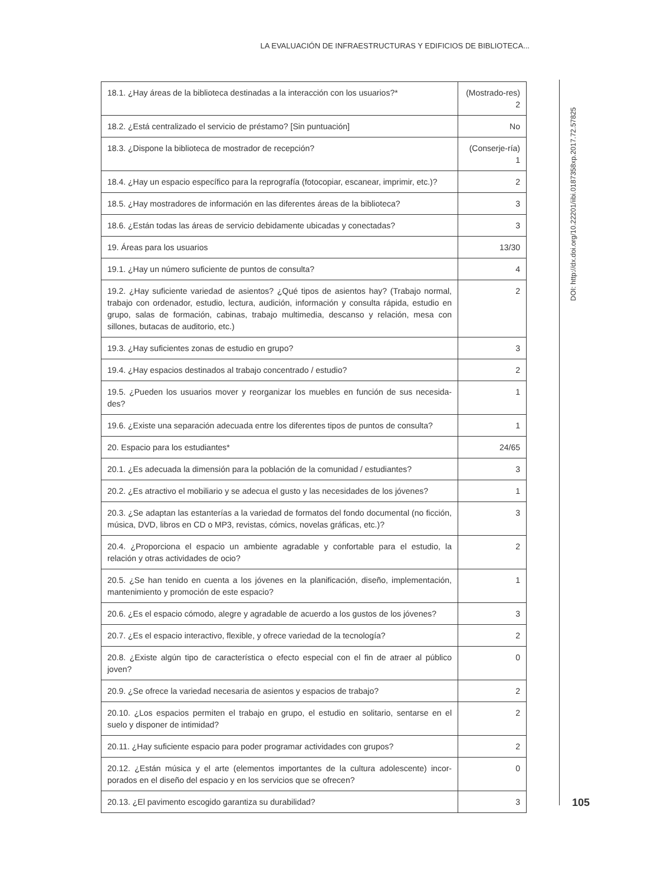LA EVALUACIÓN DE INFRAESTRUCTURAS Y EDIFICIOS DE BIBLIOTECA...
| 18.1. ¿Hay áreas de la biblioteca destinadas a la interacción con los usuarios?* | (Mostrado-res) 2 |
| 18.2. ¿Está centralizado el servicio de préstamo? [Sin puntuación] | No |
| 18.3. ¿Dispone la biblioteca de mostrador de recepción? | (Conserje-ría) 1 |
| 18.4. ¿Hay un espacio específico para la reprografía (fotocopiar, escanear, imprimir, etc.)? | 2 |
| 18.5. ¿Hay mostradores de información en las diferentes áreas de la biblioteca? | 3 |
| 18.6. ¿Están todas las áreas de servicio debidamente ubicadas y conectadas? | 3 |
| 19. Áreas para los usuarios | 13/30 |
| 19.1. ¿Hay un número suficiente de puntos de consulta? | 4 |
| 19.2. ¿Hay suficiente variedad de asientos? ¿Qué tipos de asientos hay? (Trabajo normal, trabajo con ordenador, estudio, lectura, audición, información y consulta rápida, estudio en grupo, salas de formación, cabinas, trabajo multimedia, descanso y relación, mesa con sillones, butacas de auditorio, etc.) | 2 |
| 19.3. ¿Hay suficientes zonas de estudio en grupo? | 3 |
| 19.4. ¿Hay espacios destinados al trabajo concentrado / estudio? | 2 |
| 19.5. ¿Pueden los usuarios mover y reorganizar los muebles en función de sus necesida-des? | 1 |
| 19.6. ¿Existe una separación adecuada entre los diferentes tipos de puntos de consulta? | 1 |
| 20. Espacio para los estudiantes* | 24/65 |
| 20.1. ¿Es adecuada la dimensión para la población de la comunidad / estudiantes? | 3 |
| 20.2. ¿Es atractivo el mobiliario y se adecua el gusto y las necesidades de los jóvenes? | 1 |
| 20.3. ¿Se adaptan las estanterías a la variedad de formatos del fondo documental (no ficción, música, DVD, libros en CD o MP3, revistas, cómics, novelas gráficas, etc.)? | 3 |
| 20.4. ¿Proporciona el espacio un ambiente agradable y confortable para el estudio, la relación y otras actividades de ocio? | 2 |
| 20.5. ¿Se han tenido en cuenta a los jóvenes en la planificación, diseño, implementación, mantenimiento y promoción de este espacio? | 1 |
| 20.6. ¿Es el espacio cómodo, alegre y agradable de acuerdo a los gustos de los jóvenes? | 3 |
| 20.7. ¿Es el espacio interactivo, flexible, y ofrece variedad de la tecnología? | 2 |
| 20.8. ¿Existe algún tipo de característica o efecto especial con el fin de atraer al público joven? | 0 |
| 20.9. ¿Se ofrece la variedad necesaria de asientos y espacios de trabajo? | 2 |
| 20.10. ¿Los espacios permiten el trabajo en grupo, el estudio en solitario, sentarse en el suelo y disponer de intimidad? | 2 |
| 20.11. ¿Hay suficiente espacio para poder programar actividades con grupos? | 2 |
| 20.12. ¿Están música y el arte (elementos importantes de la cultura adolescente) incor-porados en el diseño del espacio y en los servicios que se ofrecen? | 0 |
| 20.13. ¿El pavimento escogido garantiza su durabilidad? | 3 |
DOI: http://dx.doi.org/10.22201/iibi.0187358xp.2017.72.57825
105